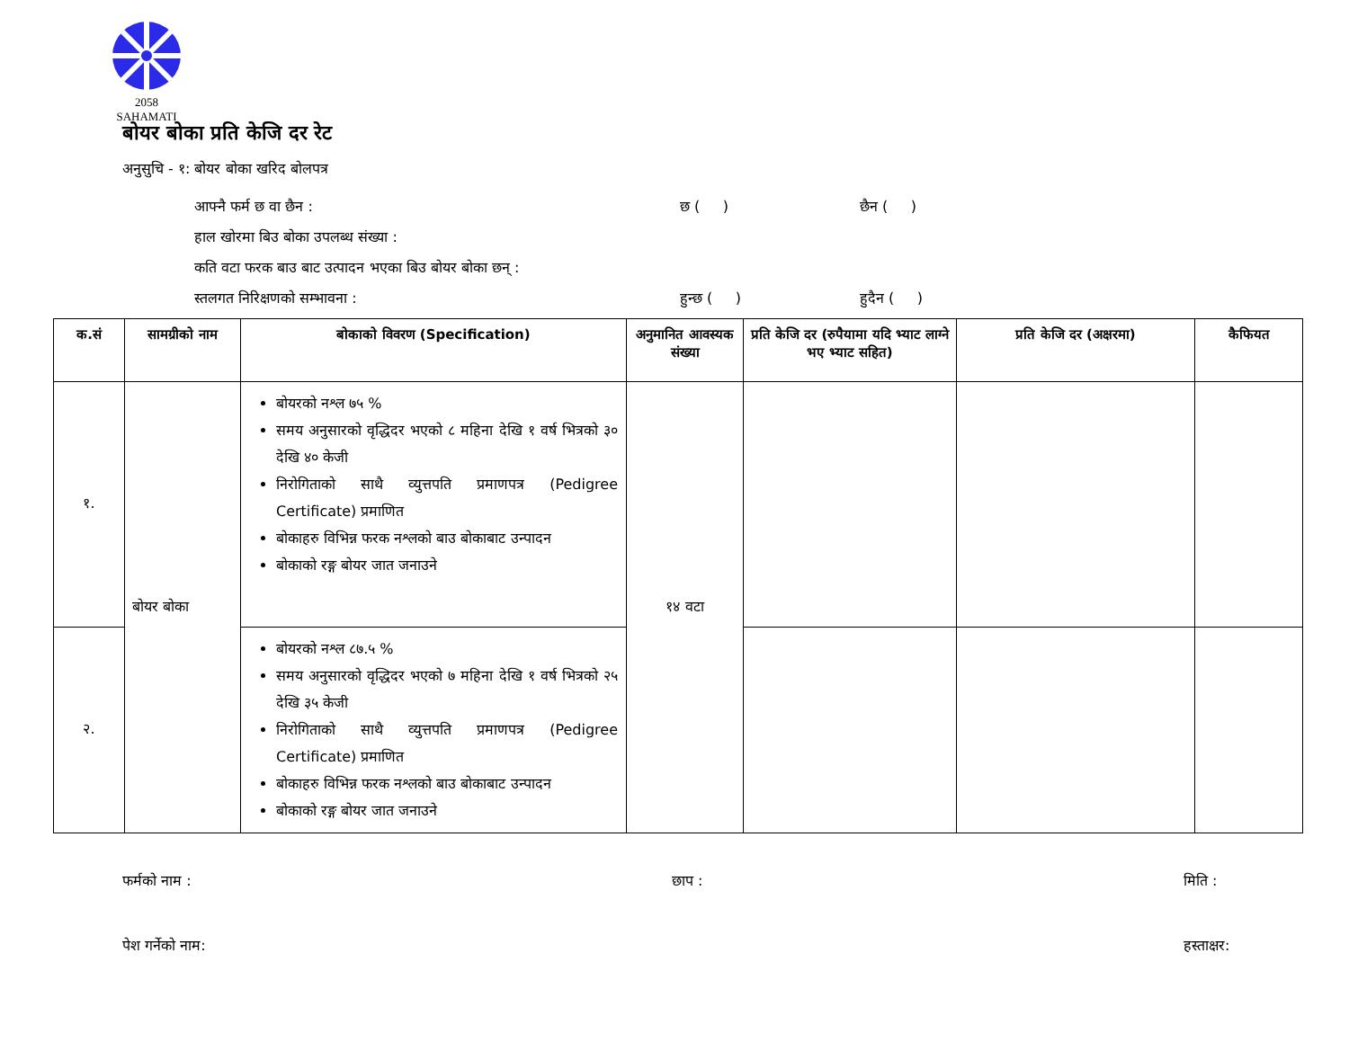2058
SAHAMATI
बोयर बोका प्रति केजि दर रेट
अनुसुचि - १: बोयर बोका खरिद बोलपत्र
आफ्नै फर्म छ वा छैन : छ ( ) छैन ( )
हाल खोरमा बिउ बोका उपलब्ध संख्या :
कति वटा फरक बाउ बाट उत्पादन भएका बिउ बोयर बोका छन् :
स्तलगत निरिक्षणको सम्भावना : हुन्छ ( ) हुदैन ( )
| क.सं | सामग्रीको नाम | बोकाको विवरण (Specification) | अनुमानित आवस्यक संख्या | प्रति केजि दर (रुपैयामा यदि भ्याट लाग्ने भए भ्याट सहित) | प्रति केजि दर (अक्षरमा) | कैफियत |
| --- | --- | --- | --- | --- | --- | --- |
| १. | बोयर बोका | बोयरको नश्ल ७५ % समय अनुसारको वृद्धिदर भएको ८ महिना देखि १ वर्ष भित्रको ३० देखि ४० केजी निरोगिताको साथै व्युत्तपति प्रमाणपत्र (Pedigree Certificate) प्रमाणित बोकाहरु विभिन्न फरक नश्लको बाउ बोकाबाट उन्पादन बोकाको रङ्ग बोयर जात जनाउने | १४ वटा | | | |
| २. | | बोयरको नश्ल ८७.५ % समय अनुसारको वृद्धिदर भएको ७ महिना देखि १ वर्ष भित्रको २५ देखि ३५ केजी निरोगिताको साथै व्युत्तपति प्रमाणपत्र (Pedigree Certificate) प्रमाणित बोकाहरु विभिन्न फरक नश्लको बाउ बोकाबाट उन्पादन बोकाको रङ्ग बोयर जात जनाउने | | | | |
फर्मको नाम : छाप : मिति :
पेश गर्नेको नाम: हस्ताक्षर: